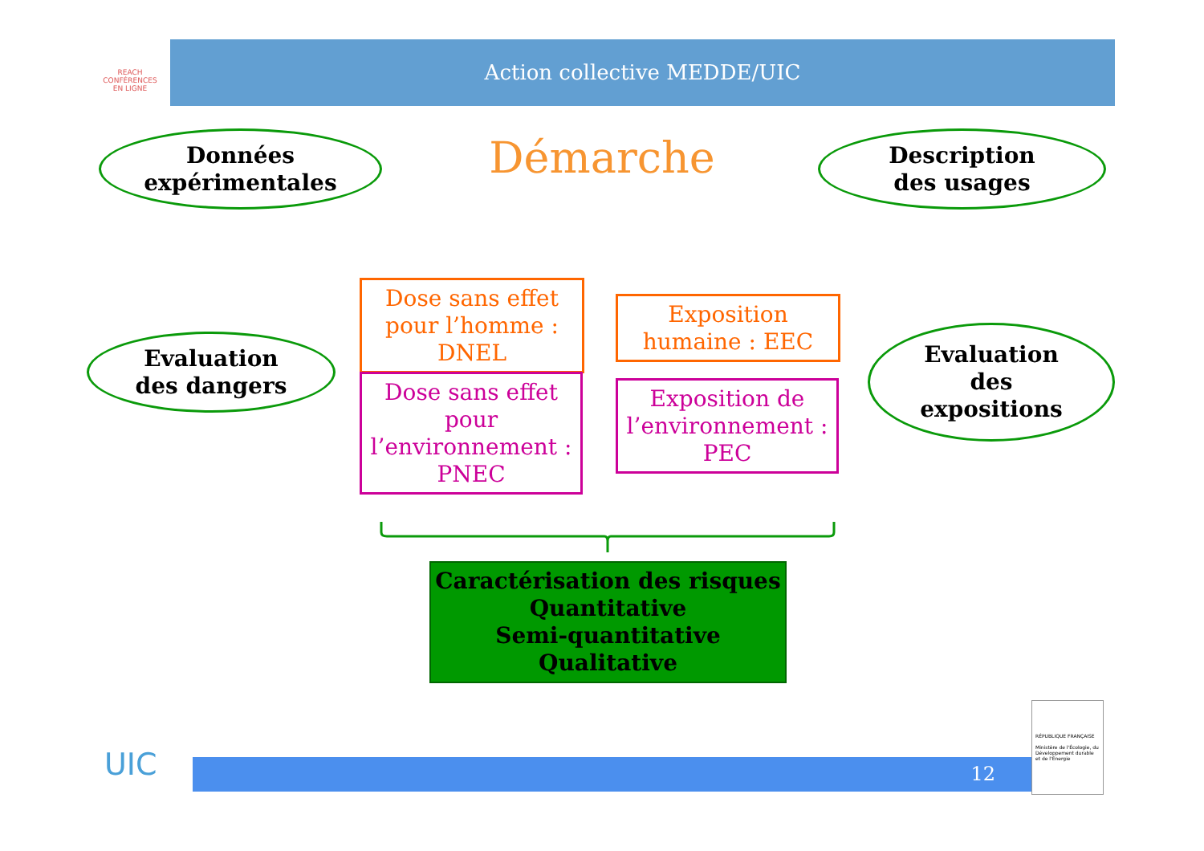REACH
CONFÉRENCES
EN LIGNE
Action collective MEDDE/UIC
Données
expérimentales
Démarche
Description
des usages
Evaluation
des dangers
Dose sans effet
pour l’homme :
DNEL
Dose sans effet
pour
l’environnement :
PNEC
Exposition
humaine : EEC
Exposition de
l’environnement :
PEC
Evaluation
des
expositions
Caractérisation des risques
Quantitative
Semi-quantitative
Qualitative
UIC 12
RÉPUBLIQUE FRANÇAISE
Ministère de l'Écologie, du Développement durable et de l'Énergie